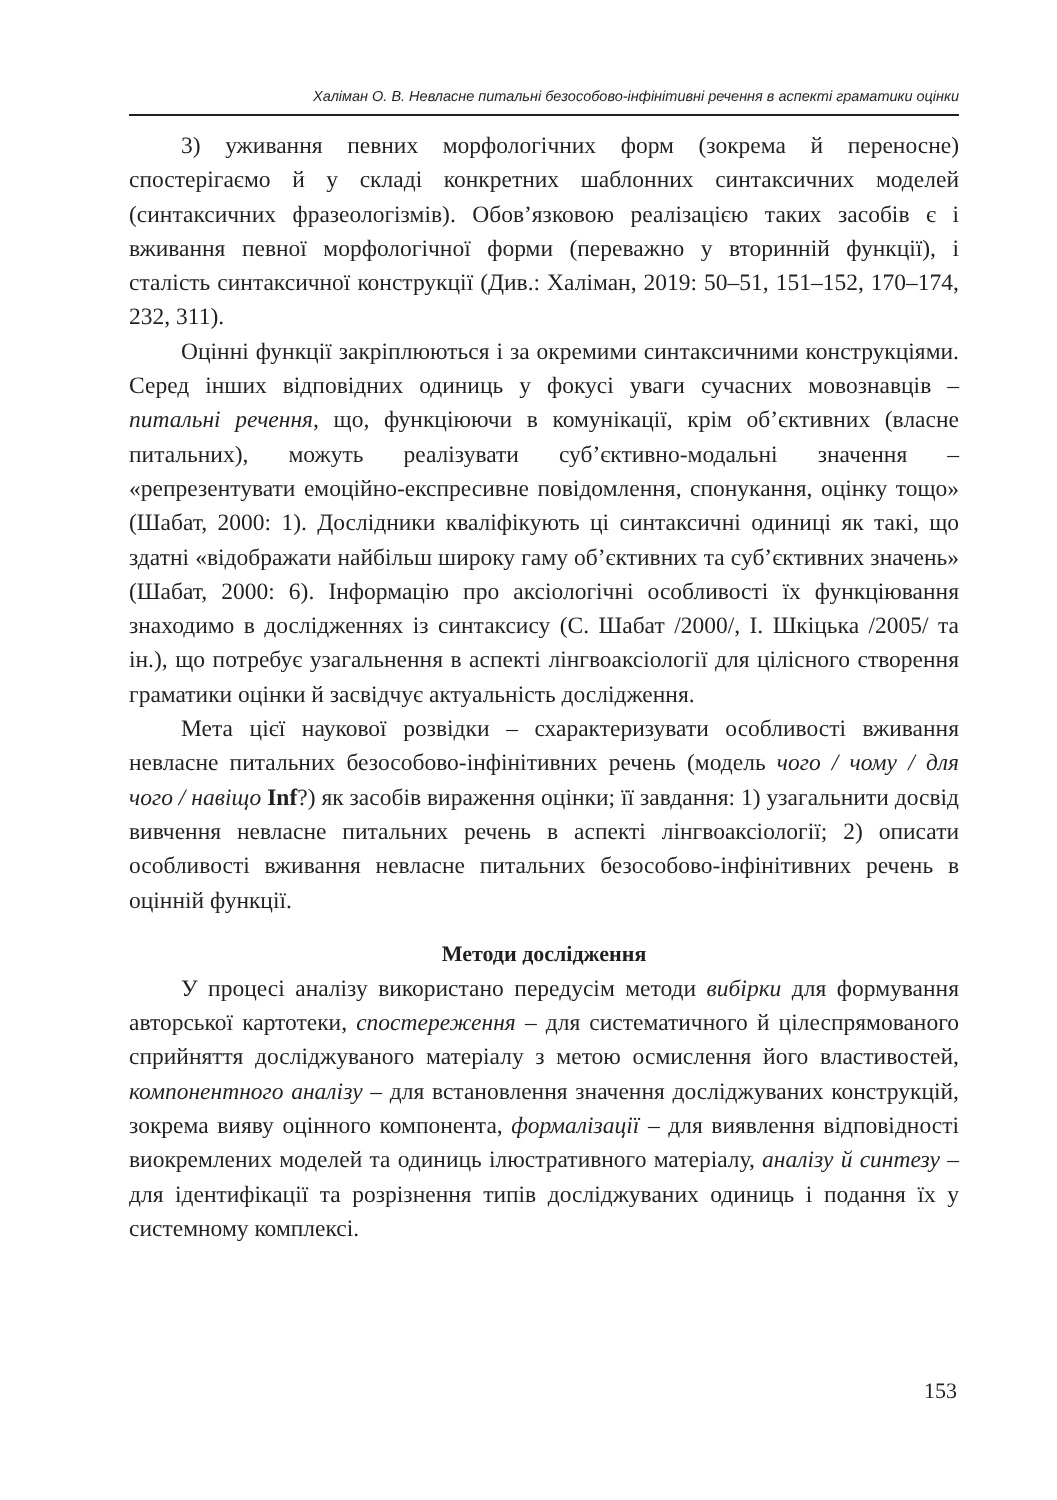Халіман О. В. Невласне питальні безособово-інфінітивні речення в аспекті граматики оцінки
3) уживання певних морфологічних форм (зокрема й переносне) спостерігаємо й у складі конкретних шаблонних синтаксичних моделей (синтаксичних фразеологізмів). Обов’язковою реалізацією таких засобів є і вживання певної морфологічної форми (переважно у вторинній функції), і сталість синтаксичної конструкції (Див.: Халіман, 2019: 50–51, 151–152, 170–174, 232, 311).
Оцінні функції закріплюються і за окремими синтаксичними конструкціями. Серед інших відповідних одиниць у фокусі уваги сучасних мовознавців – питальні речення, що, функціюючи в комунікації, крім об’єктивних (власне питальних), можуть реалізувати суб’єктивно-модальні значення – «репрезентувати емоційно-експресивне повідомлення, спонукання, оцінку тощо» (Шабат, 2000: 1). Дослідники кваліфікують ці синтаксичні одиниці як такі, що здатні «відображати найбільш широку гаму об’єктивних та суб’єктивних значень» (Шабат, 2000: 6). Інформацію про аксіологічні особливості їх функціювання знаходимо в дослідженнях із синтаксису (С. Шабат /2000/, І. Шкіцька /2005/ та ін.), що потребує узагальнення в аспекті лінгвоаксіології для цілісного створення граматики оцінки й засвідчує актуальність дослідження.
Мета цієї наукової розвідки – схарактеризувати особливості вживання невласне питальних безособово-інфінітивних речень (модель чого / чому / для чого / навіщо Inf?) як засобів вираження оцінки; її завдання: 1) узагальнити досвід вивчення невласне питальних речень в аспекті лінгвоаксіології; 2) описати особливості вживання невласне питальних безособово-інфінітивних речень в оцінній функції.
Методи дослідження
У процесі аналізу використано передусім методи вибірки для формування авторської картотеки, спостереження – для систематичного й цілеспрямованого сприйняття досліджуваного матеріалу з метою осмислення його властивостей, компонентного аналізу – для встановлення значення досліджуваних конструкцій, зокрема вияву оцінного компонента, формалізації – для виявлення відповідності виокремлених моделей та одиниць ілюстративного матеріалу, аналізу й синтезу – для ідентифікації та розрізнення типів досліджуваних одиниць і подання їх у системному комплексі.
153